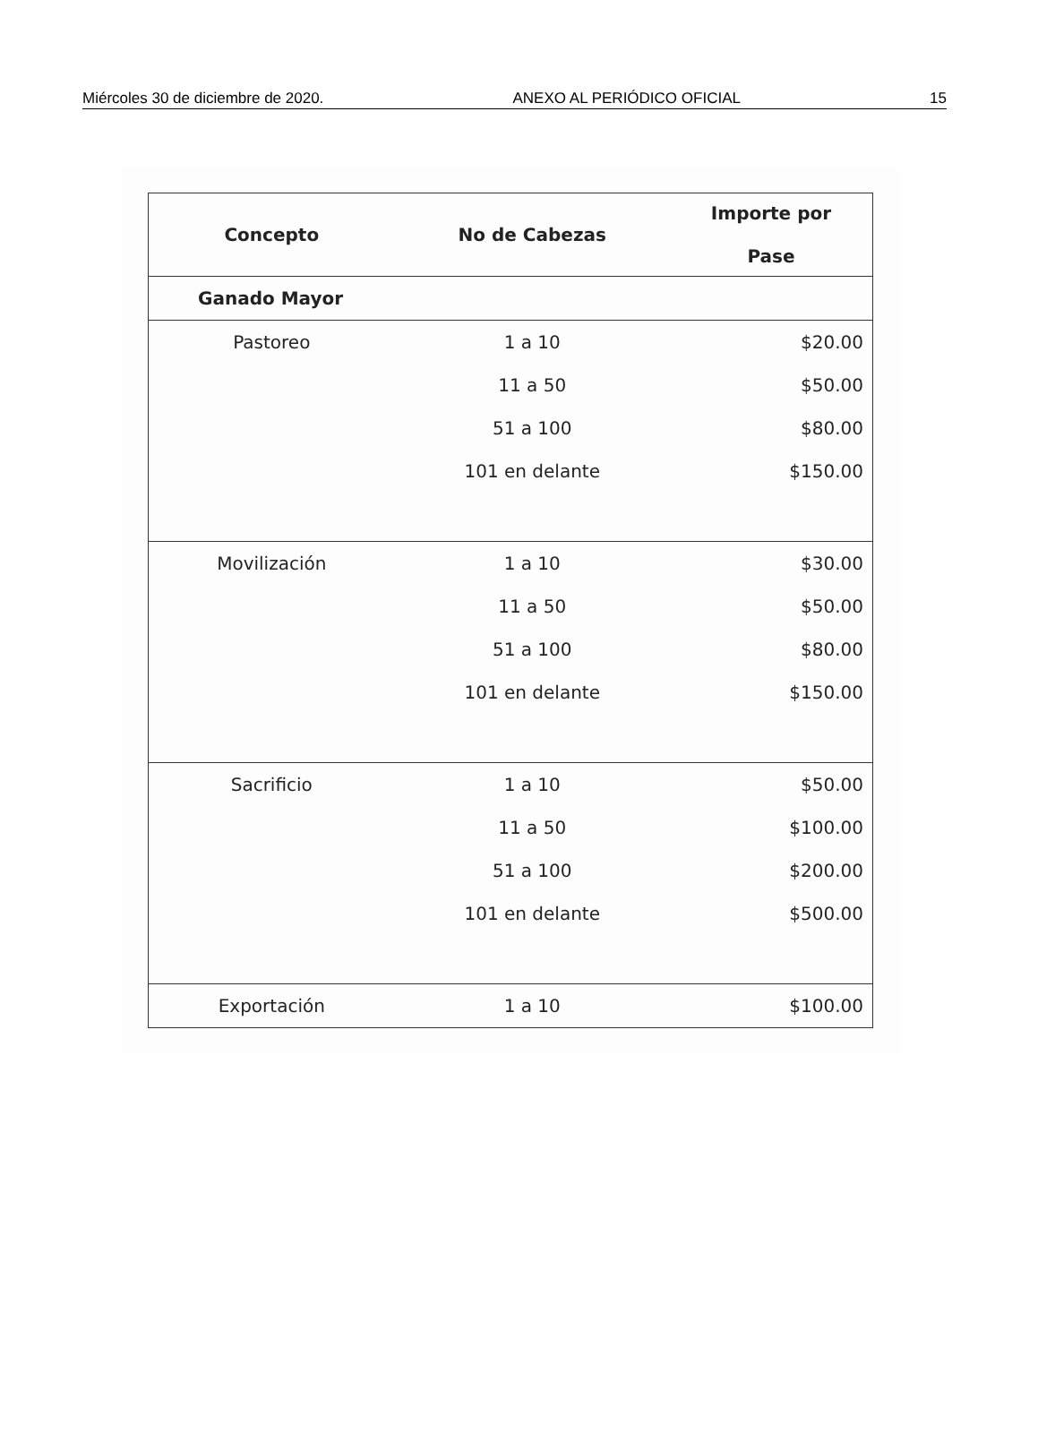Miércoles 30 de diciembre de 2020. ANEXO AL PERIÓDICO OFICIAL 15
| Concepto | No de Cabezas | Importe por Pase |
| --- | --- | --- |
| Ganado Mayor | | |
| Pastoreo | 1 a 10 | $20.00 |
| | 11 a 50 | $50.00 |
| | 51 a 100 | $80.00 |
| | 101 en delante | $150.00 |
| Movilización | 1 a 10 | $30.00 |
| | 11 a 50 | $50.00 |
| | 51 a 100 | $80.00 |
| | 101 en delante | $150.00 |
| Sacrificio | 1 a 10 | $50.00 |
| | 11 a 50 | $100.00 |
| | 51 a 100 | $200.00 |
| | 101 en delante | $500.00 |
| Exportación | 1 a 10 | $100.00 |